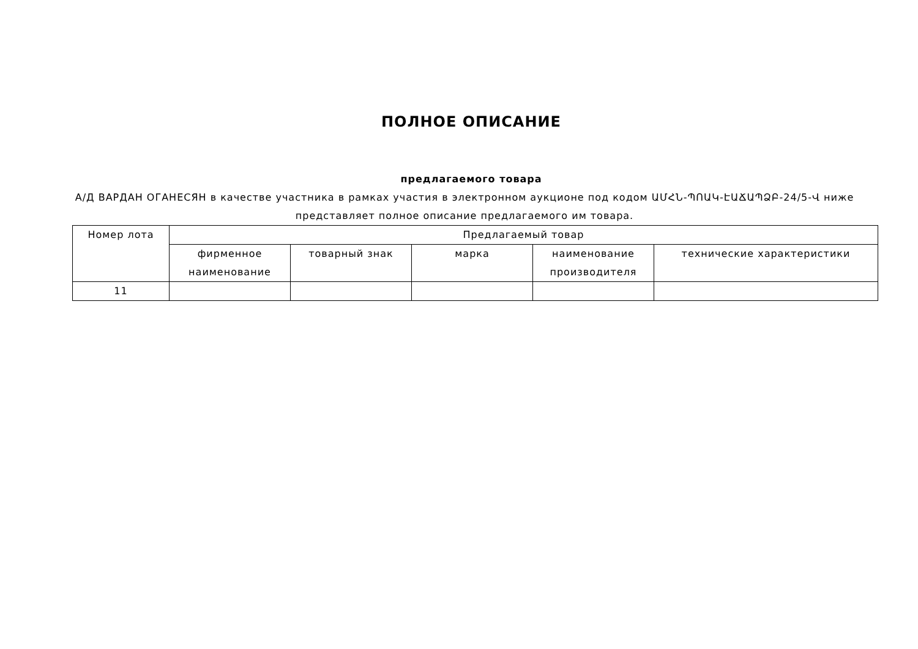ПОЛНОЕ ОПИСАНИЕ
предлагаемого товара
А/Д ВАРДАН ОГАНЕСЯН в качестве участника в рамках участия в электронном аукционе под кодом ԱՄՀՆ-ՊՈԱԿ-ԷԱՃԱՊՁԲ-24/5-Վ ниже представляет полное описание предлагаемого им товара.
| Номер лота | Предлагаемый товар | | | | |
| --- | --- | --- | --- | --- | --- |
| | фирменное наименование | товарный знак | марка | наименование производителя | технические характеристики |
| 11 | | | | | |